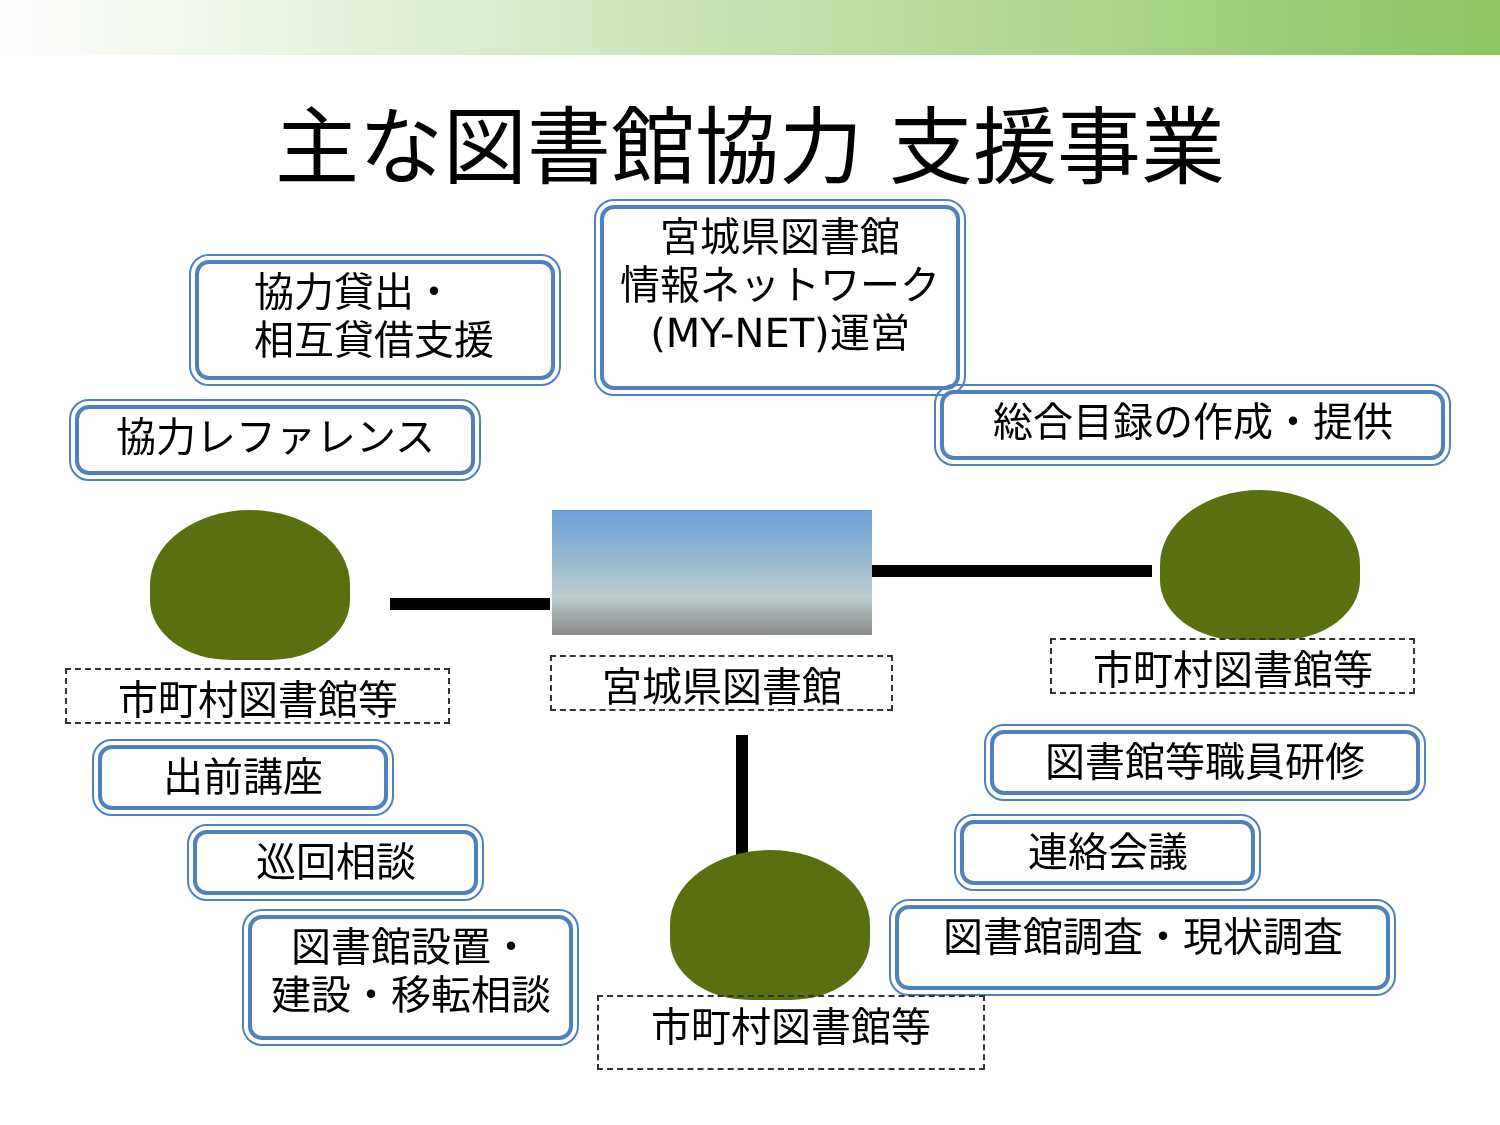主な図書館協力 支援事業
宮城県図書館
情報ネットワーク
(MY-NET)運営
協力貸出・
相互貸借支援
協力レファレンス 総合目録の作成・提供
市町村図書館等 宮城県図書館 市町村図書館等
出前講座 図書館等職員研修
巡回相談 連絡会議
図書館設置・
建設・移転相談
図書館調査・現状調査
市町村図書館等